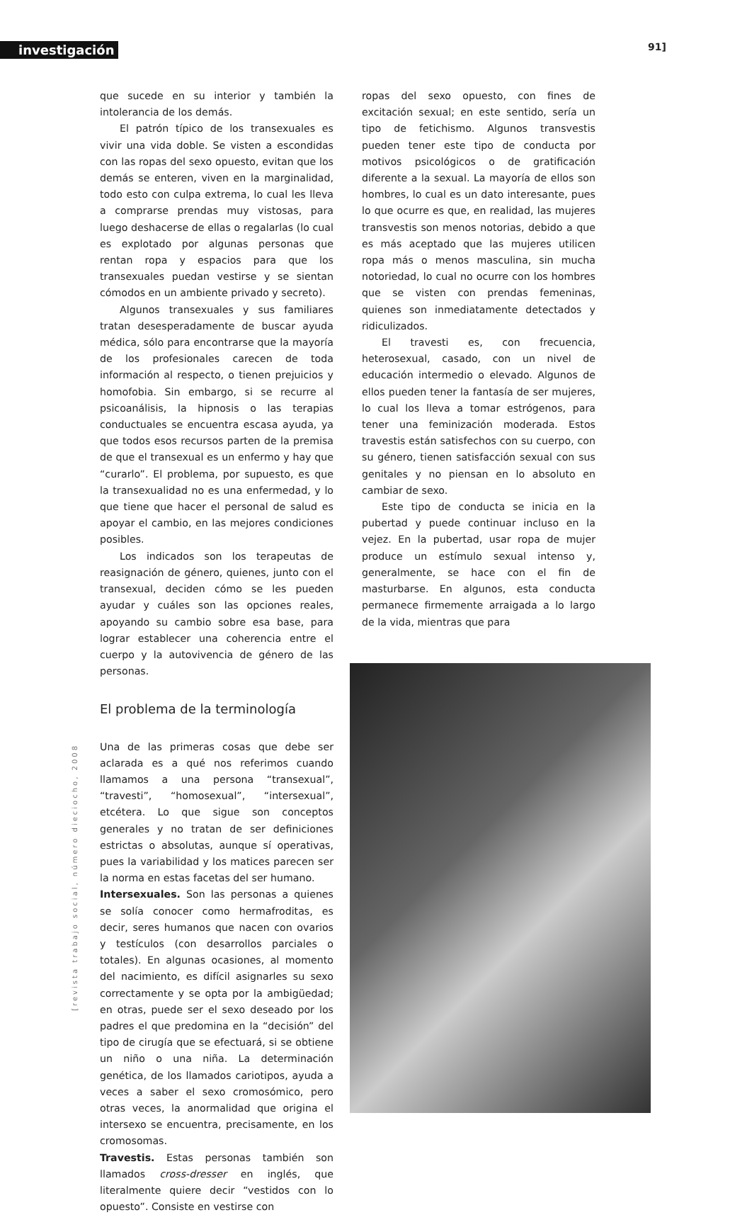investigación 91]
[revista trabajo social, número dieciocho, 2008
que sucede en su interior y también la intolerancia de los demás.
El patrón típico de los transexuales es vivir una vida doble. Se visten a escondidas con las ropas del sexo opuesto, evitan que los demás se enteren, viven en la marginalidad, todo esto con culpa extrema, lo cual les lleva a comprarse prendas muy vistosas, para luego deshacerse de ellas o regalarlas (lo cual es explotado por algunas personas que rentan ropa y espacios para que los transexuales puedan vestirse y se sientan cómodos en un ambiente privado y secreto).
Algunos transexuales y sus familiares tratan desesperadamente de buscar ayuda médica, sólo para encontrarse que la mayoría de los profesionales carecen de toda información al respecto, o tienen prejuicios y homofobia. Sin embargo, si se recurre al psicoanálisis, la hipnosis o las terapias conductuales se encuentra escasa ayuda, ya que todos esos recursos parten de la premisa de que el transexual es un enfermo y hay que “curarlo”. El problema, por supuesto, es que la transexualidad no es una enfermedad, y lo que tiene que hacer el personal de salud es apoyar el cambio, en las mejores condiciones posibles.
Los indicados son los terapeutas de reasignación de género, quienes, junto con el transexual, deciden cómo se les pueden ayudar y cuáles son las opciones reales, apoyando su cambio sobre esa base, para lograr establecer una coherencia entre el cuerpo y la autovivencia de género de las personas.
El problema de la terminología
Una de las primeras cosas que debe ser aclarada es a qué nos referimos cuando llamamos a una persona “transexual”, “travesti”, “homosexual”, “intersexual”, etcétera. Lo que sigue son conceptos generales y no tratan de ser definiciones estrictas o absolutas, aunque sí operativas, pues la variabilidad y los matices parecen ser la norma en estas facetas del ser humano.
Intersexuales. Son las personas a quienes se solía conocer como hermafroditas, es decir, seres humanos que nacen con ovarios y testículos (con desarrollos parciales o totales). En algunas ocasiones, al momento del nacimiento, es difícil asignarles su sexo correctamente y se opta por la ambigüedad; en otras, puede ser el sexo deseado por los padres el que predomina en la “decisión” del tipo de cirugía que se efectuará, si se obtiene un niño o una niña. La determinación genética, de los llamados cariotipos, ayuda a veces a saber el sexo cromosómico, pero otras veces, la anormalidad que origina el intersexo se encuentra, precisamente, en los cromosomas.
Travestis. Estas personas también son llamados cross-dresser en inglés, que literalmente quiere decir “vestidos con lo opuesto”. Consiste en vestirse con
ropas del sexo opuesto, con fines de excitación sexual; en este sentido, sería un tipo de fetichismo. Algunos transvestis pueden tener este tipo de conducta por motivos psicológicos o de gratificación diferente a la sexual. La mayoría de ellos son hombres, lo cual es un dato interesante, pues lo que ocurre es que, en realidad, las mujeres transvestis son menos notorias, debido a que es más aceptado que las mujeres utilicen ropa más o menos masculina, sin mucha notoriedad, lo cual no ocurre con los hombres que se visten con prendas femeninas, quienes son inmediatamente detectados y ridiculizados.
El travesti es, con frecuencia, heterosexual, casado, con un nivel de educación intermedio o elevado. Algunos de ellos pueden tener la fantasía de ser mujeres, lo cual los lleva a tomar estrógenos, para tener una feminización moderada. Estos travestis están satisfechos con su cuerpo, con su género, tienen satisfacción sexual con sus genitales y no piensan en lo absoluto en cambiar de sexo.
Este tipo de conducta se inicia en la pubertad y puede continuar incluso en la vejez. En la pubertad, usar ropa de mujer produce un estímulo sexual intenso y, generalmente, se hace con el fin de masturbarse. En algunos, esta conducta permanece firmemente arraigada a lo largo de la vida, mientras que para